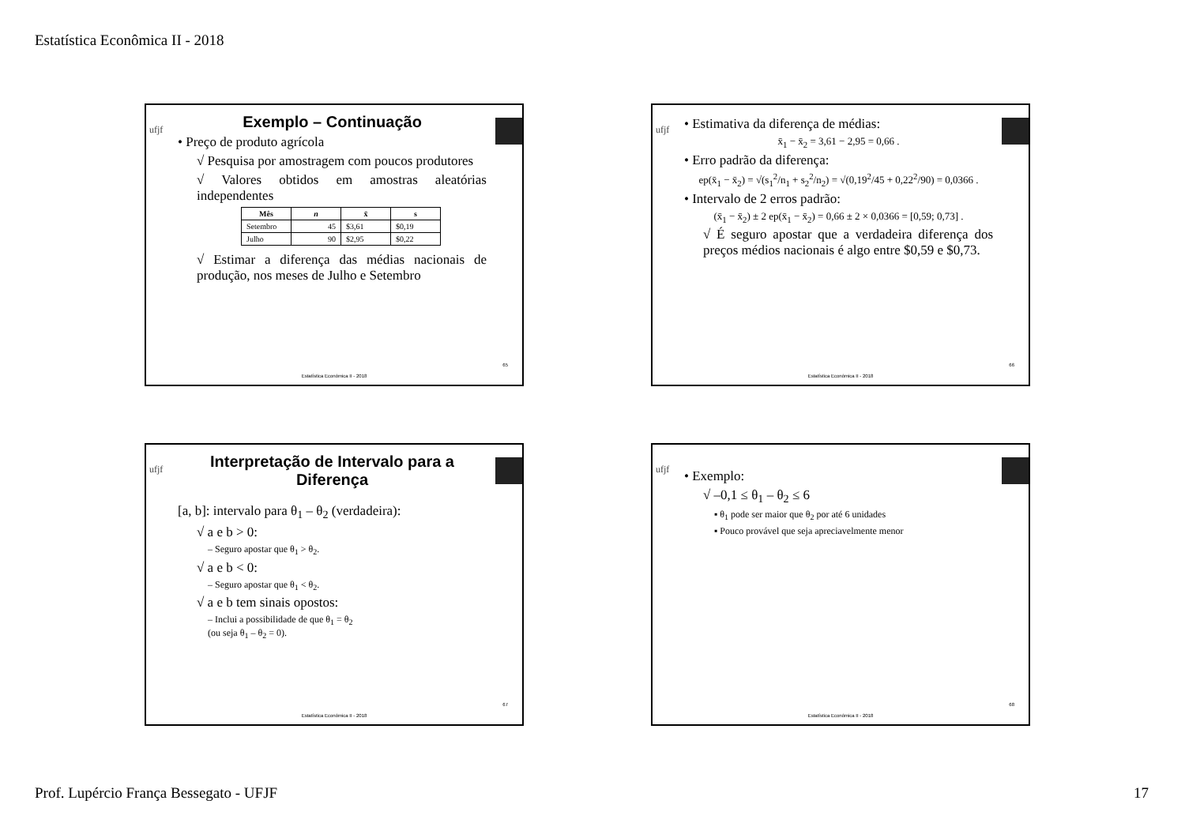Estatística Econômica II - 2018
ufjf
Exemplo – Continuação
• Preço de produto agrícola
√ Pesquisa por amostragem com poucos produtores
√ Valores obtidos em amostras aleatórias independentes
| Mês | n | x̄ | s |
| --- | --- | --- | --- |
| Setembro | 45 | $3,61 | $0,19 |
| Julho | 90 | $2,95 | $0,22 |
√ Estimar a diferença das médias nacionais de produção, nos meses de Julho e Setembro
65
Estatística Econômica II - 2018
ufjf
• Estimativa da diferença de médias:
x̄<sub>1</sub> − x̄<sub>2</sub> = 3,61 − 2,95 = 0,66 .
• Erro padrão da diferença:
ep(x̄<sub>1</sub> − x̄<sub>2</sub>) = √(s<sub>1</sub><sup>2</sup>/n<sub>1</sub> + s<sub>2</sub><sup>2</sup>/n<sub>2</sub>) = √(0,19<sup>2</sup>/45 + 0,22<sup>2</sup>/90) = 0,0366 .
• Intervalo de 2 erros padrão:
(x̄<sub>1</sub> − x̄<sub>2</sub>) ± 2 ep(x̄<sub>1</sub> − x̄<sub>2</sub>) = 0,66 ± 2 × 0,0366 = [0,59; 0,73] .
√ É seguro apostar que a verdadeira diferença dos preços médios nacionais é algo entre $0,59 e $0,73.
66
Estatística Econômica II - 2018
ufjf
Interpretação de Intervalo para a Diferença
[a, b]: intervalo para θ<sub>1</sub> – θ<sub>2</sub> (verdadeira):
√ a e b > 0:
– Seguro apostar que θ<sub>1</sub> > θ<sub>2</sub>.
√ a e b < 0:
– Seguro apostar que θ<sub>1</sub> < θ<sub>2</sub>.
√ a e b tem sinais opostos:
– Inclui a possibilidade de que θ<sub>1</sub> = θ<sub>2</sub>
(ou seja θ<sub>1</sub> – θ<sub>2</sub> = 0).
67
Estatística Econômica II - 2018
ufjf
• Exemplo:
√ –0,1 ≤ θ<sub>1</sub> – θ<sub>2</sub> ≤ 6
▪ θ<sub>1</sub> pode ser maior que θ<sub>2</sub> por até 6 unidades
▪ Pouco provável que seja apreciavelmente menor
68
Estatística Econômica II - 2018
Prof. Lupércio França Bessegato - UFJF 17